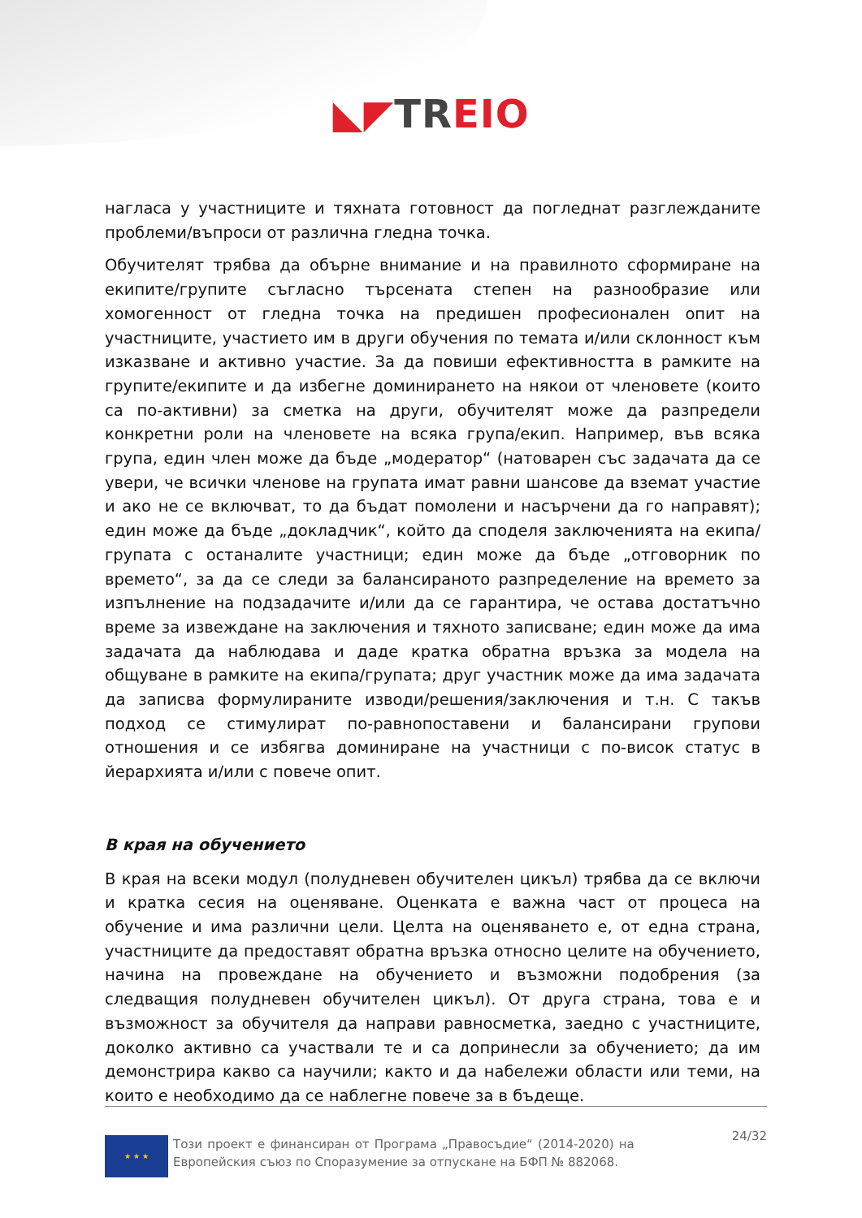◣◤TR EIO
нагласа у участниците и тяхната готовност да погледнат разглежданите проблеми/въпроси от различна гледна точка.
Обучителят трябва да обърне внимание и на правилното сформиране на екипите/групите съгласно търсената степен на разнообразие или хомогенност от гледна точка на предишен професионален опит на участниците, участието им в други обучения по темата и/или склонност към изказване и активно участие. За да повиши ефективността в рамките на групите/екипите и да избегне доминирането на някои от членовете (които са по-активни) за сметка на други, обучителят може да разпредели конкретни роли на членовете на всяка група/екип. Например, във всяка група, един член може да бъде „модератор“ (натоварен със задачата да се увери, че всички членове на групата имат равни шансове да вземат участие и ако не се включват, то да бъдат помолени и насърчени да го направят); един може да бъде „докладчик“, който да споделя заключенията на екипа/групата с останалите участници; един може да бъде „отговорник по времето“, за да се следи за балансираното разпределение на времето за изпълнение на подзадачите и/или да се гарантира, че остава достатъчно време за извеждане на заключения и тяхното записване; един може да има задачата да наблюдава и даде кратка обратна връзка за модела на общуване в рамките на екипа/групата; друг участник може да има задачата да записва формулираните изводи/решения/заключения и т.н. С такъв подход се стимулират по-равнопоставени и балансирани групови отношения и се избягва доминиране на участници с по-висок статус в йерархията и/или с повече опит.
В края на обучението
В края на всеки модул (полудневен обучителен цикъл) трябва да се включи и кратка сесия на оценяване. Оценката е важна част от процеса на обучение и има различни цели. Целта на оценяването е, от една страна, участниците да предоставят обратна връзка относно целите на обучението, начина на провеждане на обучението и възможни подобрения (за следващия полудневен обучителен цикъл). От друга страна, това е и възможност за обучителя да направи равносметка, заедно с участниците, доколко активно са участвали те и са допринесли за обучението; да им демонстрира какво са научили; както и да набележи области или теми, на които е необходимо да се наблегне повече за в бъдеще.
★ ★ ★
Този проект е финансиран от Програма „Правосъдие“ (2014-2020) на Европейския съюз по Споразумение за отпускане на БФП № 882068.
24/32